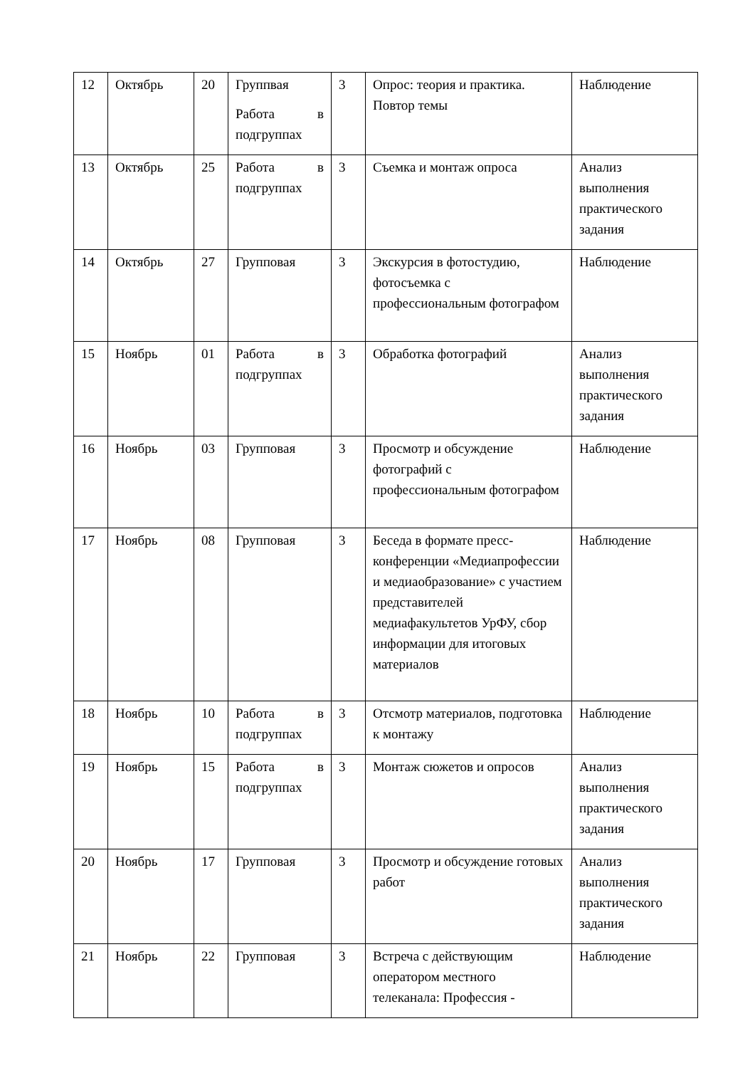| 12 | Октябрь | 20 | Группвая Работа в подгруппах | 3 | Опрос: теория и практика. Повтор темы | Наблюдение |
| 13 | Октябрь | 25 | Работа в подгруппах | 3 | Съемка и монтаж опроса | Анализ выполнения практического задания |
| 14 | Октябрь | 27 | Групповая | 3 | Экскурсия в фотостудию, фотосъемка с профессиональным фотографом | Наблюдение |
| 15 | Ноябрь | 01 | Работа в подгруппах | 3 | Обработка фотографий | Анализ выполнения практического задания |
| 16 | Ноябрь | 03 | Групповая | 3 | Просмотр и обсуждение фотографий с профессиональным фотографом | Наблюдение |
| 17 | Ноябрь | 08 | Групповая | 3 | Беседа в формате пресс-конференции «Медиапрофессии и медиаобразование» с участием представителей медиафакультетов УрФУ, сбор информации для итоговых материалов | Наблюдение |
| 18 | Ноябрь | 10 | Работа в подгруппах | 3 | Отсмотр материалов, подготовка к монтажу | Наблюдение |
| 19 | Ноябрь | 15 | Работа в подгруппах | 3 | Монтаж сюжетов и опросов | Анализ выполнения практического задания |
| 20 | Ноябрь | 17 | Групповая | 3 | Просмотр и обсуждение готовых работ | Анализ выполнения практического задания |
| 21 | Ноябрь | 22 | Групповая | 3 | Встреча с действующим оператором местного телеканала: Профессия - | Наблюдение |